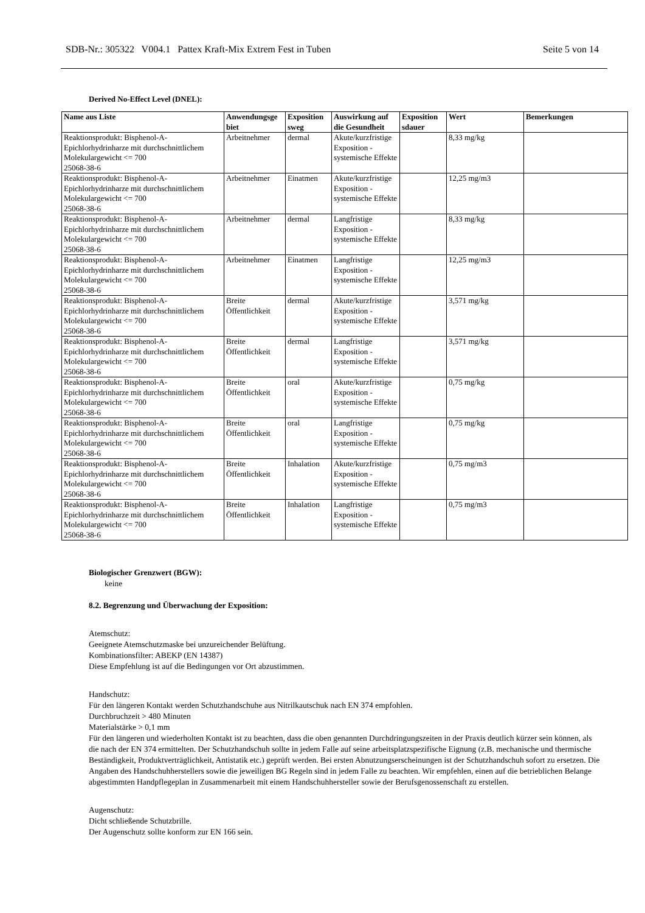SDB-Nr.: 305322 V004.1 Pattex Kraft-Mix Extrem Fest in Tuben Seite 5 von 14
Derived No-Effect Level (DNEL):
| Name aus Liste | Anwendungsge biet | Exposition sweg | Auswirkung auf die Gesundheit | Exposition sdauer | Wert | Bemerkungen |
| --- | --- | --- | --- | --- | --- | --- |
| Reaktionsprodukt: Bisphenol-A-Epichlorhydrinharze mit durchschnittlichem Molekulargewicht <= 700 25068-38-6 | Arbeitnehmer | dermal | Akute/kurzfristige Exposition - systemische Effekte | | 8,33 mg/kg | |
| Reaktionsprodukt: Bisphenol-A-Epichlorhydrinharze mit durchschnittlichem Molekulargewicht <= 700 25068-38-6 | Arbeitnehmer | Einatmen | Akute/kurzfristige Exposition - systemische Effekte | | 12,25 mg/m3 | |
| Reaktionsprodukt: Bisphenol-A-Epichlorhydrinharze mit durchschnittlichem Molekulargewicht <= 700 25068-38-6 | Arbeitnehmer | dermal | Langfristige Exposition - systemische Effekte | | 8,33 mg/kg | |
| Reaktionsprodukt: Bisphenol-A-Epichlorhydrinharze mit durchschnittlichem Molekulargewicht <= 700 25068-38-6 | Arbeitnehmer | Einatmen | Langfristige Exposition - systemische Effekte | | 12,25 mg/m3 | |
| Reaktionsprodukt: Bisphenol-A-Epichlorhydrinharze mit durchschnittlichem Molekulargewicht <= 700 25068-38-6 | Breite Öffentlichkeit | dermal | Akute/kurzfristige Exposition - systemische Effekte | | 3,571 mg/kg | |
| Reaktionsprodukt: Bisphenol-A-Epichlorhydrinharze mit durchschnittlichem Molekulargewicht <= 700 25068-38-6 | Breite Öffentlichkeit | dermal | Langfristige Exposition - systemische Effekte | | 3,571 mg/kg | |
| Reaktionsprodukt: Bisphenol-A-Epichlorhydrinharze mit durchschnittlichem Molekulargewicht <= 700 25068-38-6 | Breite Öffentlichkeit | oral | Akute/kurzfristige Exposition - systemische Effekte | | 0,75 mg/kg | |
| Reaktionsprodukt: Bisphenol-A-Epichlorhydrinharze mit durchschnittlichem Molekulargewicht <= 700 25068-38-6 | Breite Öffentlichkeit | oral | Langfristige Exposition - systemische Effekte | | 0,75 mg/kg | |
| Reaktionsprodukt: Bisphenol-A-Epichlorhydrinharze mit durchschnittlichem Molekulargewicht <= 700 25068-38-6 | Breite Öffentlichkeit | Inhalation | Akute/kurzfristige Exposition - systemische Effekte | | 0,75 mg/m3 | |
| Reaktionsprodukt: Bisphenol-A-Epichlorhydrinharze mit durchschnittlichem Molekulargewicht <= 700 25068-38-6 | Breite Öffentlichkeit | Inhalation | Langfristige Exposition - systemische Effekte | | 0,75 mg/m3 | |
Biologischer Grenzwert (BGW):
keine
8.2. Begrenzung und Überwachung der Exposition:
Atemschutz:
Geeignete Atemschutzmaske bei unzureichender Belüftung.
Kombinationsfilter: ABEKP (EN 14387)
Diese Empfehlung ist auf die Bedingungen vor Ort abzustimmen.
Handschutz:
Für den längeren Kontakt werden Schutzhandschuhe aus Nitrilkautschuk nach EN 374 empfohlen.
Durchbruchzeit > 480 Minuten
Materialstärke > 0,1 mm
Für den längeren und wiederholten Kontakt ist zu beachten, dass die oben genannten Durchdringungszeiten in der Praxis deutlich kürzer sein können, als die nach der EN 374 ermittelten. Der Schutzhandschuh sollte in jedem Falle auf seine arbeitsplatzspezifische Eignung (z.B. mechanische und thermische Beständigkeit, Produktverträglichkeit, Antistatik etc.) geprüft werden. Bei ersten Abnutzungserscheinungen ist der Schutzhandschuh sofort zu ersetzen. Die Angaben des Handschuhherstellers sowie die jeweiligen BG Regeln sind in jedem Falle zu beachten. Wir empfehlen, einen auf die betrieblichen Belange abgestimmten Handpflegeplan in Zusammenarbeit mit einem Handschuhhersteller sowie der Berufsgenossenschaft zu erstellen.
Augenschutz:
Dicht schließende Schutzbrille.
Der Augenschutz sollte konform zur EN 166 sein.